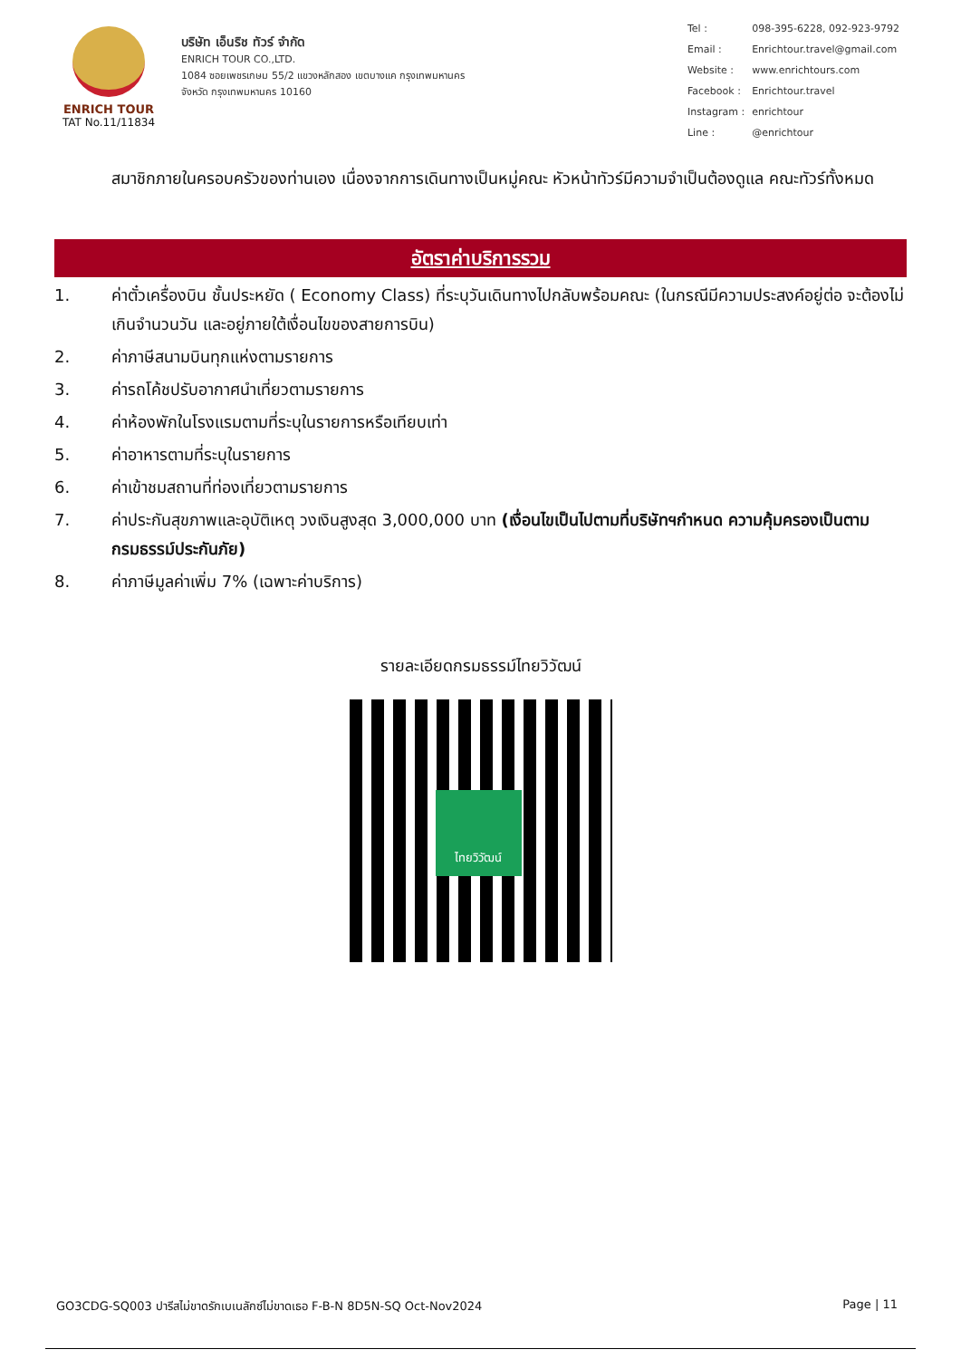ENRICH TOUR
TAT No.11/11834
บริษัท เอ็นริช ทัวร์ จำกัด
ENRICH TOUR CO.,LTD.
1084 ซอยเพชรเกษม 55/2 แขวงหลักสอง เขตบางแค กรุงเทพมหานคร
จังหวัด กรุงเทพมหานคร 10160
| Tel : | 098-395-6228, 092-923-9792 |
| Email : | Enrichtour.travel@gmail.com |
| Website : | www.enrichtours.com |
| Facebook : | Enrichtour.travel |
| Instagram : | enrichtour |
| Line : | @enrichtour |
สมาชิกภายในครอบครัวของท่านเอง เนื่องจากการเดินทางเป็นหมู่คณะ หัวหน้าทัวร์มีความจำเป็นต้องดูแล คณะทัวร์ทั้งหมด
อัตราค่าบริการรวม
1. ค่าตั๋วเครื่องบิน ชั้นประหยัด ( Economy Class) ที่ระบุวันเดินทางไปกลับพร้อมคณะ (ในกรณีมีความประสงค์อยู่ต่อ จะต้องไม่เกินจำนวนวัน และอยู่ภายใต้เงื่อนไขของสายการบิน)
2. ค่าภาษีสนามบินทุกแห่งตามรายการ
3. ค่ารถโค้ชปรับอากาศนำเที่ยวตามรายการ
4. ค่าห้องพักในโรงแรมตามที่ระบุในรายการหรือเทียบเท่า
5. ค่าอาหารตามที่ระบุในรายการ
6. ค่าเข้าชมสถานที่ท่องเที่ยวตามรายการ
7. ค่าประกันสุขภาพและอุบัติเหตุ วงเงินสูงสุด 3,000,000 บาท (เงื่อนไขเป็นไปตามที่บริษัทฯกำหนด ความคุ้มครองเป็นตามกรมธรรม์ประกันภัย)
8. ค่าภาษีมูลค่าเพิ่ม 7% (เฉพาะค่าบริการ)
รายละเอียดกรมธรรม์ไทยวิวัฒน์
ไทยวิวัฒน์
GO3CDG-SQ003 ปารีสไม่ขาดรักเบเนลักซ์ไม่ขาดเธอ F-B-N 8D5N-SQ Oct-Nov2024 Page | 11